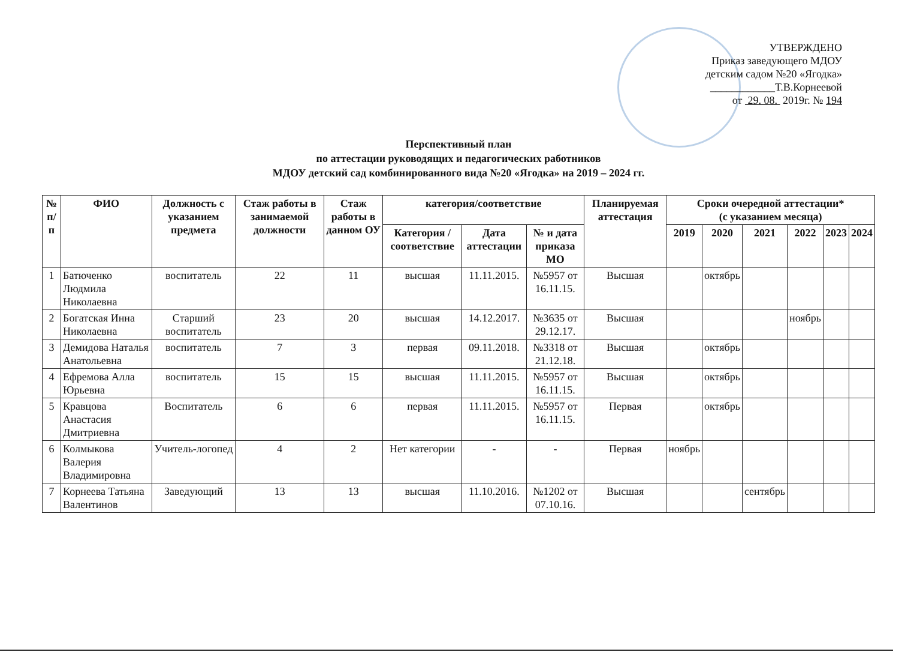УТВЕРЖДЕНО
Приказ заведующего МДОУ
детским садом №20 «Ягодка»
____________Т.В.Корнеевой
от 29. 08. 2019г. № 194
Перспективный план
по аттестации руководящих и педагогических работников
МДОУ детский сад комбинированного вида №20 «Ягодка» на 2019 – 2024 гг.
| № п/п | ФИО | Должность с указанием предмета | Стаж работы в занимаемой должности | Стаж работы в данном ОУ | категория/соответствие | | | Планируемая аттестация | Сроки очередной аттестации* (с указанием месяца) | | | | | |
| --- | --- | --- | --- | --- | --- | --- | --- | --- | --- | --- | --- | --- | --- | --- |
| | | | | | Категория /соответствие | Дата аттестации | № и дата приказа МО | | 2019 | 2020 | 2021 | 2022 | 2023 | 2024 |
| 1 | Батюченко Людмила Николаевна | воспитатель | 22 | 11 | высшая | 11.11.2015. | №5957 от 16.11.15. | Высшая | | октябрь | | | | |
| 2 | Богатская Инна Николаевна | Старший воспитатель | 23 | 20 | высшая | 14.12.2017. | №3635 от 29.12.17. | Высшая | | | | ноябрь | | |
| 3 | Демидова Наталья Анатольевна | воспитатель | 7 | 3 | первая | 09.11.2018. | №3318 от 21.12.18. | Высшая | | октябрь | | | | |
| 4 | Ефремова Алла Юрьевна | воспитатель | 15 | 15 | высшая | 11.11.2015. | №5957 от 16.11.15. | Высшая | | октябрь | | | | |
| 5 | Кравцова Анастасия Дмитриевна | Воспитатель | 6 | 6 | первая | 11.11.2015. | №5957 от 16.11.15. | Первая | | октябрь | | | | |
| 6 | Колмыкова Валерия Владимировна | Учитель-логопед | 4 | 2 | Нет категории | - | - | Первая | ноябрь | | | | | |
| 7 | Корнеева Татьяна Валентинов | Заведующий | 13 | 13 | высшая | 11.10.2016. | №1202 от 07.10.16. | Высшая | | | сентябрь | | | |